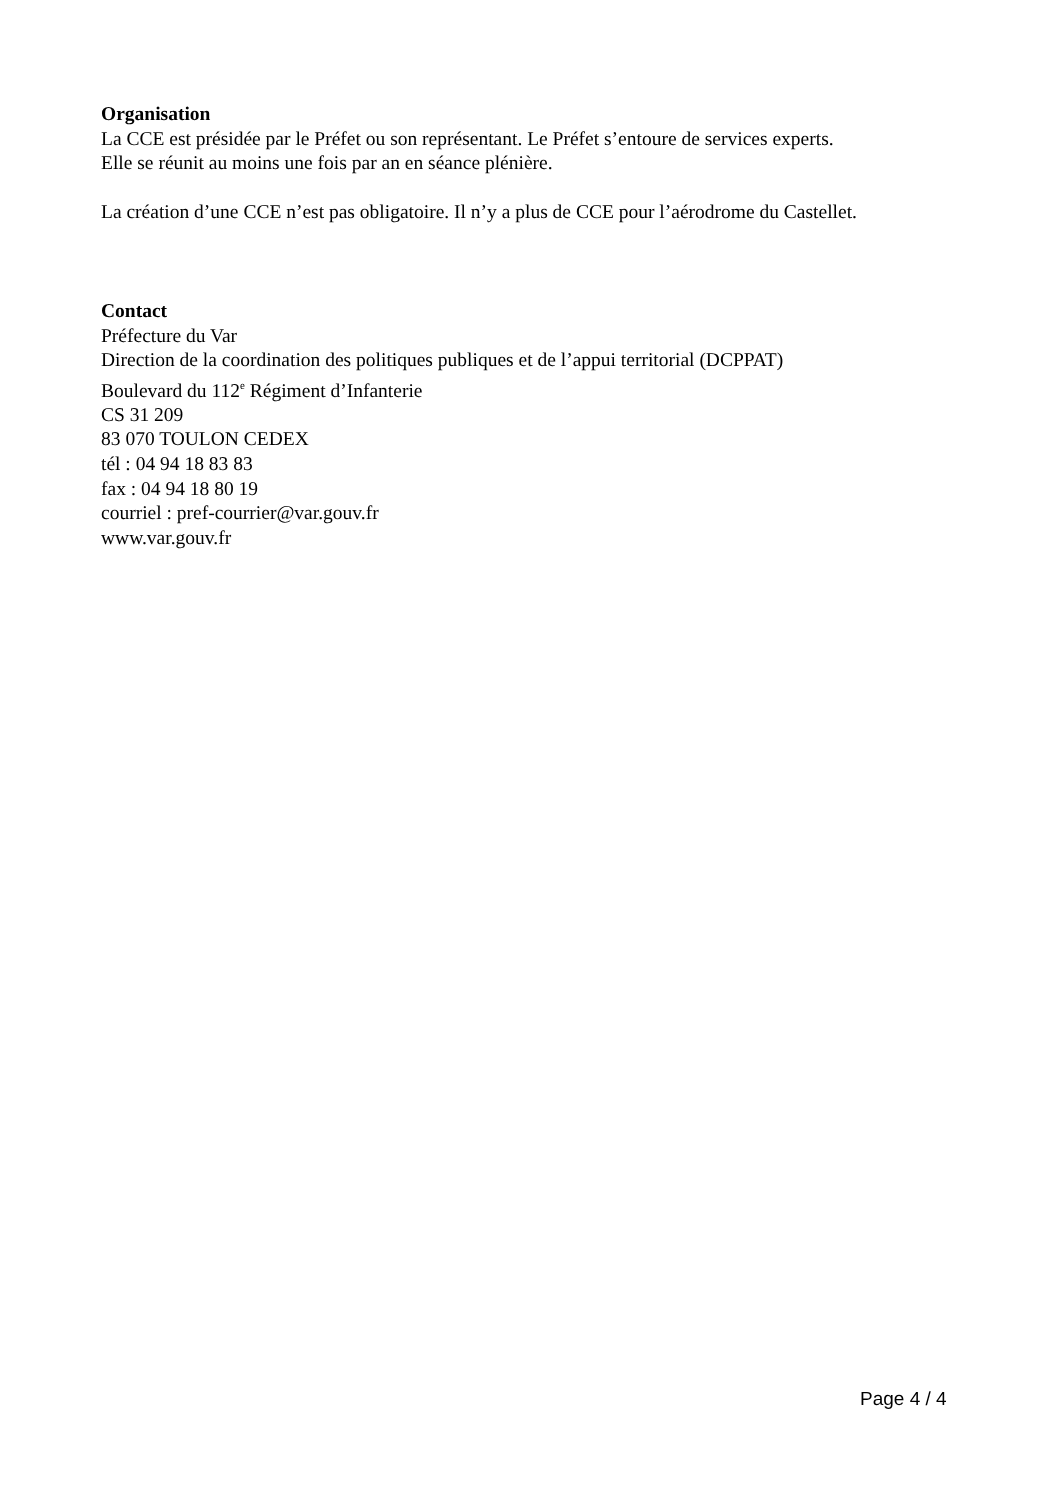Organisation
La CCE est présidée par le Préfet ou son représentant. Le Préfet s’entoure de services experts.
Elle se réunit au moins une fois par an en séance plénière.
La création d’une CCE n’est pas obligatoire. Il n’y a plus de CCE pour l’aérodrome du Castellet.
Contact
Préfecture du Var
Direction de la coordination des politiques publiques et de l’appui territorial (DCPPAT)
Boulevard du 112<sup>e</sup> Régiment d’Infanterie
CS 31 209
83 070 TOULON CEDEX
tél : 04 94 18 83 83
fax : 04 94 18 80 19
courriel : pref-courrier@var.gouv.fr
www.var.gouv.fr
Page 4 / 4